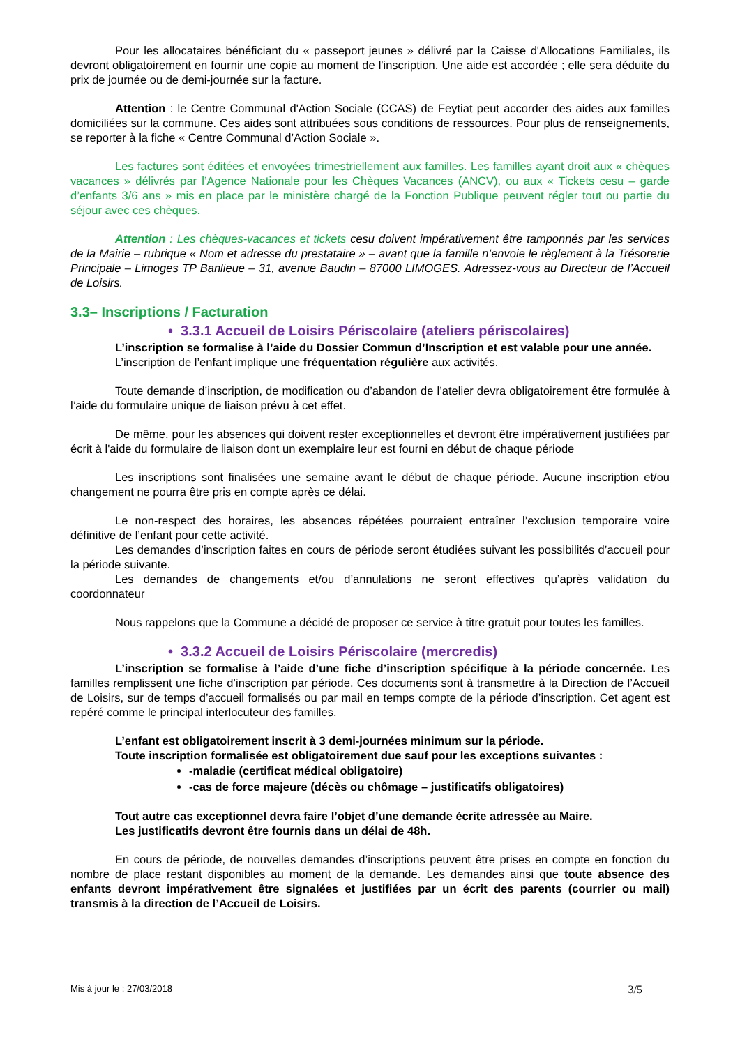Pour les allocataires bénéficiant du « passeport jeunes » délivré par la Caisse d'Allocations Familiales, ils devront obligatoirement en fournir une copie au moment de l'inscription. Une aide est accordée ; elle sera déduite du prix de journée ou de demi-journée sur la facture.
Attention : le Centre Communal d'Action Sociale (CCAS) de Feytiat peut accorder des aides aux familles domiciliées sur la commune. Ces aides sont attribuées sous conditions de ressources. Pour plus de renseignements, se reporter à la fiche « Centre Communal d’Action Sociale ».
Les factures sont éditées et envoyées trimestriellement aux familles. Les familles ayant droit aux « chèques vacances » délivrés par l’Agence Nationale pour les Chèques Vacances (ANCV), ou aux « Tickets cesu – garde d’enfants 3/6 ans » mis en place par le ministère chargé de la Fonction Publique peuvent régler tout ou partie du séjour avec ces chèques.
Attention : Les chèques-vacances et tickets cesu doivent impérativement être tamponnés par les services de la Mairie – rubrique « Nom et adresse du prestataire » – avant que la famille n’envoie le règlement à la Trésorerie Principale – Limoges TP Banlieue – 31, avenue Baudin – 87000 LIMOGES. Adressez-vous au Directeur de l’Accueil de Loisirs.
3.3– Inscriptions / Facturation
• 3.3.1 Accueil de Loisirs Périscolaire (ateliers périscolaires)
L’inscription se formalise à l’aide du Dossier Commun d’Inscription et est valable pour une année.
L’inscription de l’enfant implique une fréquentation régulière aux activités.
Toute demande d’inscription, de modification ou d’abandon de l’atelier devra obligatoirement être formulée à l’aide du formulaire unique de liaison prévu à cet effet.
De même, pour les absences qui doivent rester exceptionnelles et devront être impérativement justifiées par écrit à l'aide du formulaire de liaison dont un exemplaire leur est fourni en début de chaque période
Les inscriptions sont finalisées une semaine avant le début de chaque période. Aucune inscription et/ou changement ne pourra être pris en compte après ce délai.
Le non-respect des horaires, les absences répétées pourraient entraîner l’exclusion temporaire voire définitive de l’enfant pour cette activité.
Les demandes d’inscription faites en cours de période seront étudiées suivant les possibilités d’accueil pour la période suivante.
Les demandes de changements et/ou d’annulations ne seront effectives qu’après validation du coordonnateur
Nous rappelons que la Commune a décidé de proposer ce service à titre gratuit pour toutes les familles.
• 3.3.2 Accueil de Loisirs Périscolaire (mercredis)
L’inscription se formalise à l’aide d’une fiche d’inscription spécifique à la période concernée. Les familles remplissent une fiche d’inscription par période. Ces documents sont à transmettre à la Direction de l’Accueil de Loisirs, sur de temps d’accueil formalisés ou par mail en temps compte de la période d’inscription. Cet agent est repéré comme le principal interlocuteur des familles.
L’enfant est obligatoirement inscrit à 3 demi-journées minimum sur la période.
Toute inscription formalisée est obligatoirement due sauf pour les exceptions suivantes :
-maladie (certificat médical obligatoire)
-cas de force majeure (décès ou chômage – justificatifs obligatoires)
Tout autre cas exceptionnel devra faire l’objet d’une demande écrite adressée au Maire.
Les justificatifs devront être fournis dans un délai de 48h.
En cours de période, de nouvelles demandes d’inscriptions peuvent être prises en compte en fonction du nombre de place restant disponibles au moment de la demande. Les demandes ainsi que toute absence des enfants devront impérativement être signalées et justifiées par un écrit des parents (courrier ou mail) transmis à la direction de l’Accueil de Loisirs.
Mis à jour le : 27/03/2018 3/5